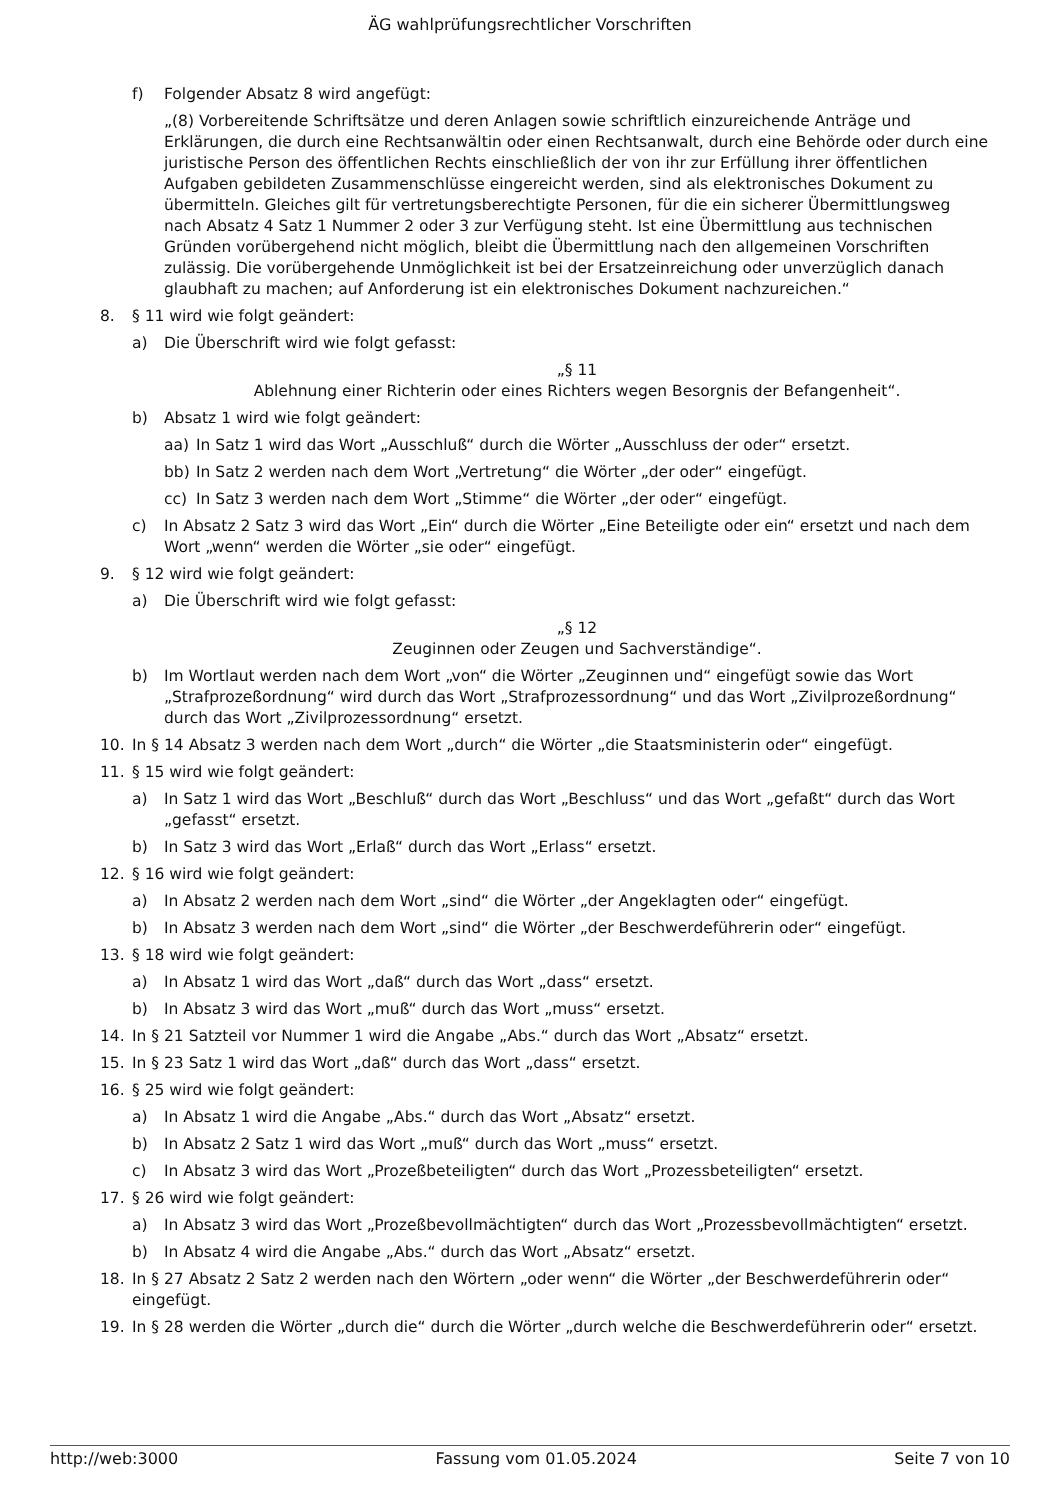ÄG wahlprüfungsrechtlicher Vorschriften
f) Folgender Absatz 8 wird angefügt:
„(8) Vorbereitende Schriftsätze und deren Anlagen sowie schriftlich einzureichende Anträge und Erklärungen, die durch eine Rechtsanwältin oder einen Rechtsanwalt, durch eine Behörde oder durch eine juristische Person des öffentlichen Rechts einschließlich der von ihr zur Erfüllung ihrer öffentlichen Aufgaben gebildeten Zusammenschlüsse eingereicht werden, sind als elektronisches Dokument zu übermitteln. Gleiches gilt für vertretungsberechtigte Personen, für die ein sicherer Übermittlungsweg nach Absatz 4 Satz 1 Nummer 2 oder 3 zur Verfügung steht. Ist eine Übermittlung aus technischen Gründen vorübergehend nicht möglich, bleibt die Übermittlung nach den allgemeinen Vorschriften zulässig. Die vorübergehende Unmöglichkeit ist bei der Ersatzeinreichung oder unverzüglich danach glaubhaft zu machen; auf Anforderung ist ein elektronisches Dokument nachzureichen.“
8. § 11 wird wie folgt geändert:
a) Die Überschrift wird wie folgt gefasst:
„§ 11
Ablehnung einer Richterin oder eines Richters wegen Besorgnis der Befangenheit“.
b) Absatz 1 wird wie folgt geändert:
aa) In Satz 1 wird das Wort „Ausschluß“ durch die Wörter „Ausschluss der oder“ ersetzt.
bb) In Satz 2 werden nach dem Wort „Vertretung“ die Wörter „der oder“ eingefügt.
cc) In Satz 3 werden nach dem Wort „Stimme“ die Wörter „der oder“ eingefügt.
c) In Absatz 2 Satz 3 wird das Wort „Ein“ durch die Wörter „Eine Beteiligte oder ein“ ersetzt und nach dem Wort „wenn“ werden die Wörter „sie oder“ eingefügt.
9. § 12 wird wie folgt geändert:
a) Die Überschrift wird wie folgt gefasst:
„§ 12
Zeuginnen oder Zeugen und Sachverständige“.
b) Im Wortlaut werden nach dem Wort „von“ die Wörter „Zeuginnen und“ eingefügt sowie das Wort „Strafprozeßordnung“ wird durch das Wort „Strafprozessordnung“ und das Wort „Zivilprozeßordnung“ durch das Wort „Zivilprozessordnung“ ersetzt.
10. In § 14 Absatz 3 werden nach dem Wort „durch“ die Wörter „die Staatsministerin oder“ eingefügt.
11. § 15 wird wie folgt geändert:
a) In Satz 1 wird das Wort „Beschluß“ durch das Wort „Beschluss“ und das Wort „gefaßt“ durch das Wort „gefasst“ ersetzt.
b) In Satz 3 wird das Wort „Erlaß“ durch das Wort „Erlass“ ersetzt.
12. § 16 wird wie folgt geändert:
a) In Absatz 2 werden nach dem Wort „sind“ die Wörter „der Angeklagten oder“ eingefügt.
b) In Absatz 3 werden nach dem Wort „sind“ die Wörter „der Beschwerdeführerin oder“ eingefügt.
13. § 18 wird wie folgt geändert:
a) In Absatz 1 wird das Wort „daß“ durch das Wort „dass“ ersetzt.
b) In Absatz 3 wird das Wort „muß“ durch das Wort „muss“ ersetzt.
14. In § 21 Satzteil vor Nummer 1 wird die Angabe „Abs.“ durch das Wort „Absatz“ ersetzt.
15. In § 23 Satz 1 wird das Wort „daß“ durch das Wort „dass“ ersetzt.
16. § 25 wird wie folgt geändert:
a) In Absatz 1 wird die Angabe „Abs.“ durch das Wort „Absatz“ ersetzt.
b) In Absatz 2 Satz 1 wird das Wort „muß“ durch das Wort „muss“ ersetzt.
c) In Absatz 3 wird das Wort „Prozeßbeteiligten“ durch das Wort „Prozessbeteiligten“ ersetzt.
17. § 26 wird wie folgt geändert:
a) In Absatz 3 wird das Wort „Prozeßbevollmächtigten“ durch das Wort „Prozessbevollmächtigten“ ersetzt.
b) In Absatz 4 wird die Angabe „Abs.“ durch das Wort „Absatz“ ersetzt.
18. In § 27 Absatz 2 Satz 2 werden nach den Wörtern „oder wenn“ die Wörter „der Beschwerdeführerin oder“ eingefügt.
19. In § 28 werden die Wörter „durch die“ durch die Wörter „durch welche die Beschwerdeführerin oder“ ersetzt.
http://web:3000 Fassung vom 01.05.2024 Seite 7 von 10